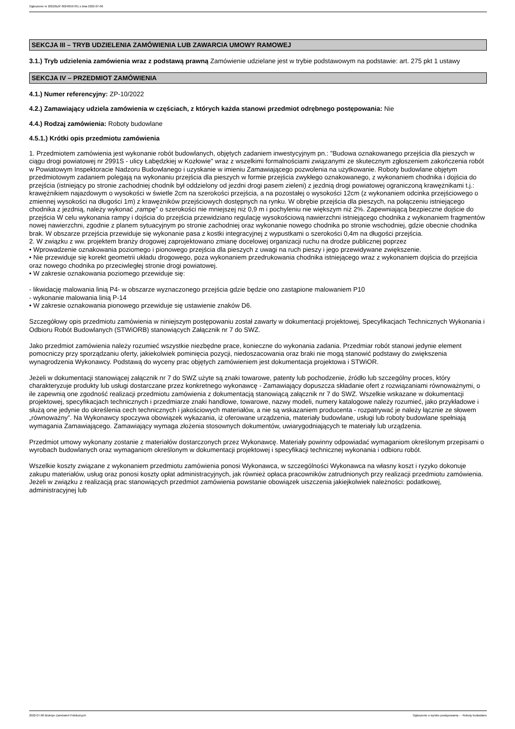Ogłoszenie nr 2022/BZP 00240597/01 z dnia 2022-07-06
SEKCJA III – TRYB UDZIELENIA ZAMÓWIENIA LUB ZAWARCIA UMOWY RAMOWEJ
3.1.) Tryb udzielenia zamówienia wraz z podstawą prawną Zamówienie udzielane jest w trybie podstawowym na podstawie: art. 275 pkt 1 ustawy
SEKCJA IV – PRZEDMIOT ZAMÓWIENIA
4.1.) Numer referencyjny: ZP-10/2022
4.2.) Zamawiający udziela zamówienia w częściach, z których każda stanowi przedmiot odrębnego postępowania: Nie
4.4.) Rodzaj zamówienia: Roboty budowlane
4.5.1.) Krótki opis przedmiotu zamówienia
1. Przedmiotem zamówienia jest wykonanie robót budowlanych, objętych zadaniem inwestycyjnym pn.: "Budowa oznakowanego przejścia dla pieszych w ciągu drogi powiatowej nr 2991S - ulicy Łabędzkiej w Kozłowie" wraz z wszelkimi formalnościami związanymi ze skutecznym zgłoszeniem zakończenia robót w Powiatowym Inspektoracie Nadzoru Budowlanego i uzyskanie w imieniu Zamawiającego pozwolenia na użytkowanie. Roboty budowlane objętym przedmiotowym zadaniem polegają na wykonaniu przejścia dla pieszych w formie przejścia zwykłego oznakowanego, z wykonaniem chodnika i dojścia do przejścia (istniejący po stronie zachodniej chodnik był oddzielony od jezdni drogi pasem zieleni) z jezdnią drogi powiatowej ograniczoną krawężnikami t.j.: krawężnikiem najazdowym o wysokości w świetle 2cm na szerokości przejścia, a na pozostałej o wysokości 12cm (z wykonaniem odcinka przejściowego o zmiennej wysokości na długości 1m) z krawężników przejściowych dostępnych na rynku. W obrębie przejścia dla pieszych, na połączeniu istniejącego chodnika z jezdnią, należy wykonać „rampę” o szerokości nie mniejszej niż 0,9 m i pochyleniu nie większym niż 2%. Zapewniającą bezpieczne dojście do przejścia W celu wykonania rampy i dojścia do przejścia przewidziano regulację wysokościową nawierzchni istniejącego chodnika z wykonaniem fragmentów nowej nawierzchni, zgodnie z planem sytuacyjnym po stronie zachodniej oraz wykonanie nowego chodnika po stronie wschodniej, gdzie obecnie chodnika brak. W obszarze przejścia przewiduje się wykonanie pasa z kostki integracyjnej z wypustkami o szerokości 0,4m na długości przejścia.
2. W związku z ww. projektem branży drogowej zaprojektowano zmianę docelowej organizacji ruchu na drodze publicznej poprzez
• Wprowadzenie oznakowania poziomego i pionowego przejścia dla pieszych z uwagi na ruch pieszy i jego przewidywane zwiększenie.
• Nie przewiduje się korekt geometrii układu drogowego, poza wykonaniem przedrukowania chodnika istniejącego wraz z wykonaniem dojścia do przejścia oraz nowego chodnika po przeciwległej stronie drogi powiatowej.
• W zakresie oznakowania poziomego przewiduje się:
- likwidację malowania linią P4- w obszarze wyznaczonego przejścia gdzie będzie ono zastąpione malowaniem P10
- wykonanie malowania linią P-14
• W zakresie oznakowania pionowego przewiduje się ustawienie znaków D6.
Szczegółowy opis przedmiotu zamówienia w niniejszym postępowaniu został zawarty w dokumentacji projektowej, Specyfikacjach Technicznych Wykonania i Odbioru Robót Budowlanych (STWiORB) stanowiących Załącznik nr 7 do SWZ.
Jako przedmiot zamówienia należy rozumieć wszystkie niezbędne prace, konieczne do wykonania zadania. Przedmiar robót stanowi jedynie element pomocniczy przy sporządzaniu oferty, jakiekolwiek pominięcia pozycji, niedoszacowania oraz braki nie mogą stanowić podstawy do zwiększenia wynagrodzenia Wykonawcy. Podstawą do wyceny prac objętych zamówieniem jest dokumentacja projektowa i STWiOR.
Jeżeli w dokumentacji stanowiącej załącznik nr 7 do SWZ użyte są znaki towarowe, patenty lub pochodzenie, źródło lub szczególny proces, który charakteryzuje produkty lub usługi dostarczane przez konkretnego wykonawcę - Zamawiający dopuszcza składanie ofert z rozwiązaniami równoważnymi, o ile zapewnią one zgodność realizacji przedmiotu zamówienia z dokumentacją stanowiącą załącznik nr 7 do SWZ. Wszelkie wskazane w dokumentacji projektowej, specyfikacjach technicznych i przedmiarze znaki handlowe, towarowe, nazwy modeli, numery katalogowe należy rozumieć, jako przykładowe i służą one jedynie do określenia cech technicznych i jakościowych materiałów, a nie są wskazaniem producenta - rozpatrywać je należy łącznie ze słowem „równoważny”. Na Wykonawcy spoczywa obowiązek wykazania, iż oferowane urządzenia, materiały budowlane, usługi lub roboty budowlane spełniają wymagania Zamawiającego. Zamawiający wymaga złożenia stosownych dokumentów, uwiarygodniających te materiały lub urządzenia.
Przedmiot umowy wykonany zostanie z materiałów dostarczonych przez Wykonawcę. Materiały powinny odpowiadać wymaganiom określonym przepisami o wyrobach budowlanych oraz wymaganiom określonym w dokumentacji projektowej i specyfikacji technicznej wykonania i odbioru robót.
Wszelkie koszty związane z wykonaniem przedmiotu zamówienia ponosi Wykonawca, w szczególności Wykonawca na własny koszt i ryzyko dokonuje zakupu materiałów, usług oraz ponosi koszty opłat administracyjnych, jak również opłaca pracowników zatrudnionych przy realizacji przedmiotu zamówienia. Jeżeli w związku z realizacją prac stanowiących przedmiot zamówienia powstanie obowiązek uiszczenia jakiejkolwiek należności: podatkowej, administracyjnej lub
2022-07-06 Biuletyn Zamówień Publicznych Ogłoszenie o wyniku postępowania - - Roboty budowlane